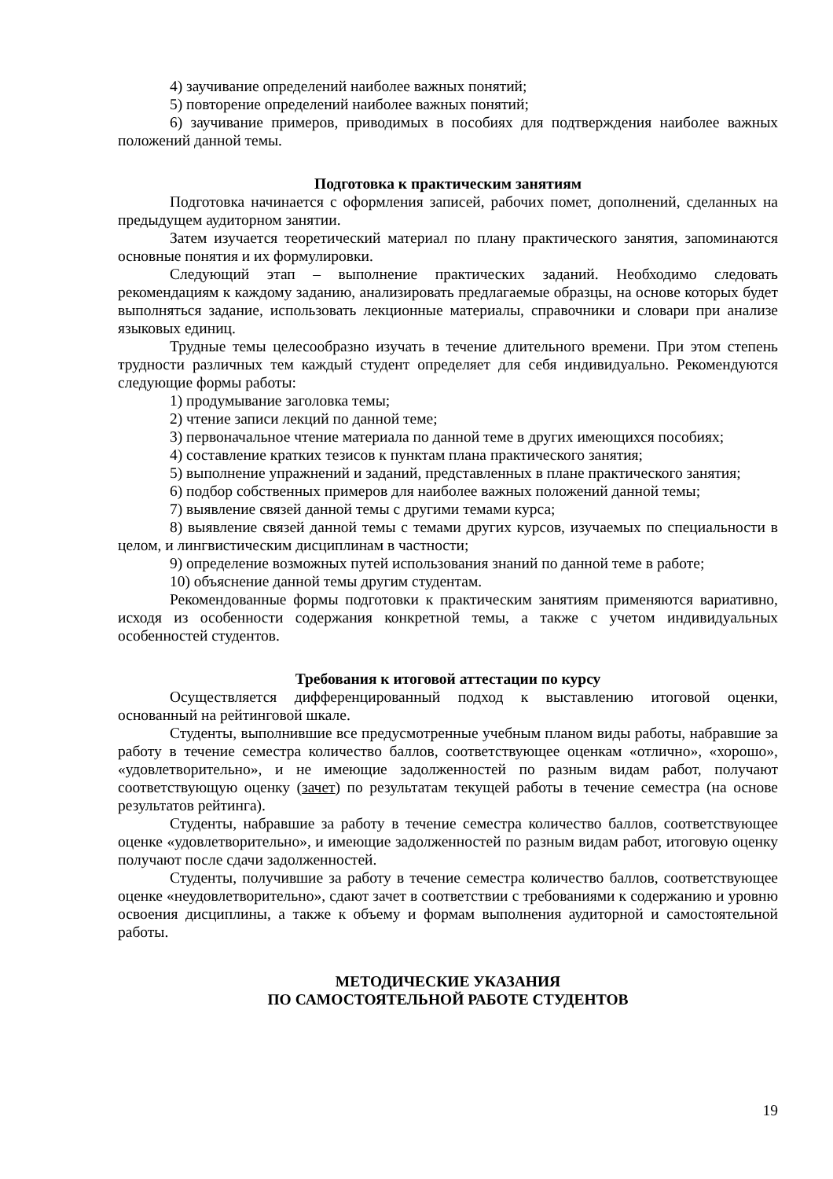4) заучивание определений наиболее важных понятий;
5) повторение определений наиболее важных понятий;
6) заучивание примеров, приводимых в пособиях для подтверждения наиболее важных положений данной темы.
Подготовка к практическим занятиям
Подготовка начинается с оформления записей, рабочих помет, дополнений, сделанных на предыдущем аудиторном занятии.
Затем изучается теоретический материал по плану практического занятия, запоминаются основные понятия и их формулировки.
Следующий этап – выполнение практических заданий. Необходимо следовать рекомендациям к каждому заданию, анализировать предлагаемые образцы, на основе которых будет выполняться задание, использовать лекционные материалы, справочники и словари при анализе языковых единиц.
Трудные темы целесообразно изучать в течение длительного времени. При этом степень трудности различных тем каждый студент определяет для себя индивидуально. Рекомендуются следующие формы работы:
1) продумывание заголовка темы;
2) чтение записи лекций по данной теме;
3) первоначальное чтение материала по данной теме в других имеющихся пособиях;
4) составление кратких тезисов к пунктам плана практического занятия;
5) выполнение упражнений и заданий, представленных в плане практического занятия;
6) подбор собственных примеров для наиболее важных положений данной темы;
7) выявление связей данной темы с другими темами курса;
8) выявление связей данной темы с темами других курсов, изучаемых по специальности в целом, и лингвистическим дисциплинам в частности;
9) определение возможных путей использования знаний по данной теме в работе;
10) объяснение данной темы другим студентам.
Рекомендованные формы подготовки к практическим занятиям применяются вариативно, исходя из особенности содержания конкретной темы, а также с учетом индивидуальных особенностей студентов.
Требования к итоговой аттестации по курсу
Осуществляется дифференцированный подход к выставлению итоговой оценки, основанный на рейтинговой шкале.
Студенты, выполнившие все предусмотренные учебным планом виды работы, набравшие за работу в течение семестра количество баллов, соответствующее оценкам «отлично», «хорошо», «удовлетворительно», и не имеющие задолженностей по разным видам работ, получают соответствующую оценку (зачет) по результатам текущей работы в течение семестра (на основе результатов рейтинга).
Студенты, набравшие за работу в течение семестра количество баллов, соответствующее оценке «удовлетворительно», и имеющие задолженностей по разным видам работ, итоговую оценку получают после сдачи задолженностей.
Студенты, получившие за работу в течение семестра количество баллов, соответствующее оценке «неудовлетворительно», сдают зачет в соответствии с требованиями к содержанию и уровню освоения дисциплины, а также к объему и формам выполнения аудиторной и самостоятельной работы.
МЕТОДИЧЕСКИЕ УКАЗАНИЯ
ПО САМОСТОЯТЕЛЬНОЙ РАБОТЕ СТУДЕНТОВ
19